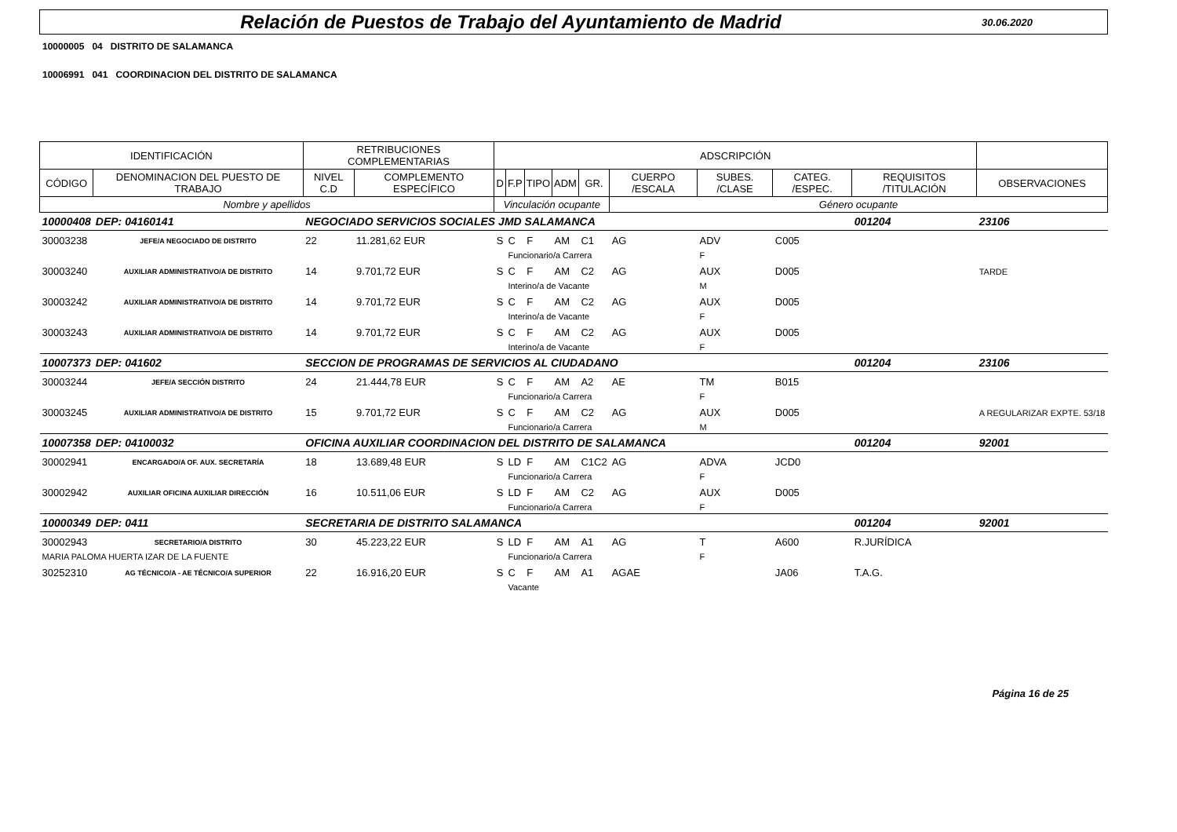Relación de Puestos de Trabajo del Ayuntamiento de Madrid
30.06.2020
10000005 04 DISTRITO DE SALAMANCA
10006991 041 COORDINACION DEL DISTRITO DE SALAMANCA
| IDENTIFICACIÓN | | RETRIBUCIONES COMPLEMENTARIAS | | ADSCRIPCIÓN | | | | | | | | | |
| CÓDIGO | DENOMINACION DEL PUESTO DE TRABAJO | NIVEL C.D | COMPLEMENTO ESPECÍFICO | D | F.P | TIPO | ADM | GR. | CUERPO /ESCALA | SUBES. /CLASE | CATEG. /ESPEC. | REQUISITOS /TITULACIÓN | OBSERVACIONES |
| Nombre y apellidos | | | | Vinculación ocupante | | | | | Género ocupante | | | | |
| 10000408 | DEP: 04160141 | NEGOCIADO SERVICIOS SOCIALES JMD SALAMANCA | | | | | | | | | | 001204 | 23106 |
| 30003238 | JEFE/A NEGOCIADO DE DISTRITO | 22 | 11.281,62 EUR | S | C | F | AM | C1 | AG | ADV | C005 | | |
| | | | | | Funcionario/a Carrera | | | | | F | | | |
| 30003240 | AUXILIAR ADMINISTRATIVO/A DE DISTRITO | 14 | 9.701,72 EUR | S | C | F | AM | C2 | AG | AUX | D005 | | TARDE |
| | | | | | Interino/a de Vacante | | | | | M | | | |
| 30003242 | AUXILIAR ADMINISTRATIVO/A DE DISTRITO | 14 | 9.701,72 EUR | S | C | F | AM | C2 | AG | AUX | D005 | | |
| | | | | | Interino/a de Vacante | | | | | F | | | |
| 30003243 | AUXILIAR ADMINISTRATIVO/A DE DISTRITO | 14 | 9.701,72 EUR | S | C | F | AM | C2 | AG | AUX | D005 | | |
| | | | | | Interino/a de Vacante | | | | | F | | | |
| 10007373 | DEP: 041602 | SECCION DE PROGRAMAS DE SERVICIOS AL CIUDADANO | | | | | | | | | | 001204 | 23106 |
| 30003244 | JEFE/A SECCIÓN DISTRITO | 24 | 21.444,78 EUR | S | C | F | AM | A2 | AE | TM | B015 | | |
| | | | | | Funcionario/a Carrera | | | | | F | | | |
| 30003245 | AUXILIAR ADMINISTRATIVO/A DE DISTRITO | 15 | 9.701,72 EUR | S | C | F | AM | C2 | AG | AUX | D005 | | A REGULARIZAR EXPTE. 53/18 |
| | | | | | Funcionario/a Carrera | | | | | M | | | |
| 10007358 | DEP: 04100032 | OFICINA AUXILIAR COORDINACION DEL DISTRITO DE SALAMANCA | | | | | | | | | | 001204 | 92001 |
| 30002941 | ENCARGADO/A OF. AUX. SECRETARÍA | 18 | 13.689,48 EUR | S | LD | F | AM | C1C2 | AG | ADVA | JCD0 | | |
| | | | | | Funcionario/a Carrera | | | | | F | | | |
| 30002942 | AUXILIAR OFICINA AUXILIAR DIRECCIÓN | 16 | 10.511,06 EUR | S | LD | F | AM | C2 | AG | AUX | D005 | | |
| | | | | | Funcionario/a Carrera | | | | | F | | | |
| 10000349 | DEP: 0411 | SECRETARIA DE DISTRITO SALAMANCA | | | | | | | | | | 001204 | 92001 |
| 30002943 | SECRETARIO/A DISTRITO | 30 | 45.223,22 EUR | S | LD | F | AM | A1 | AG | T | A600 | R.JURÍDICA | |
| MARIA PALOMA HUERTA IZAR DE LA FUENTE | | | | | Funcionario/a Carrera | | | | | F | | | |
| 30252310 | AG TÉCNICO/A - AE TÉCNICO/A SUPERIOR | 22 | 16.916,20 EUR | S | C | F | AM | A1 | AGAE | | JA06 | T.A.G. | |
| | | | | | Vacante | | | | | | | | |
Página 16 de 25